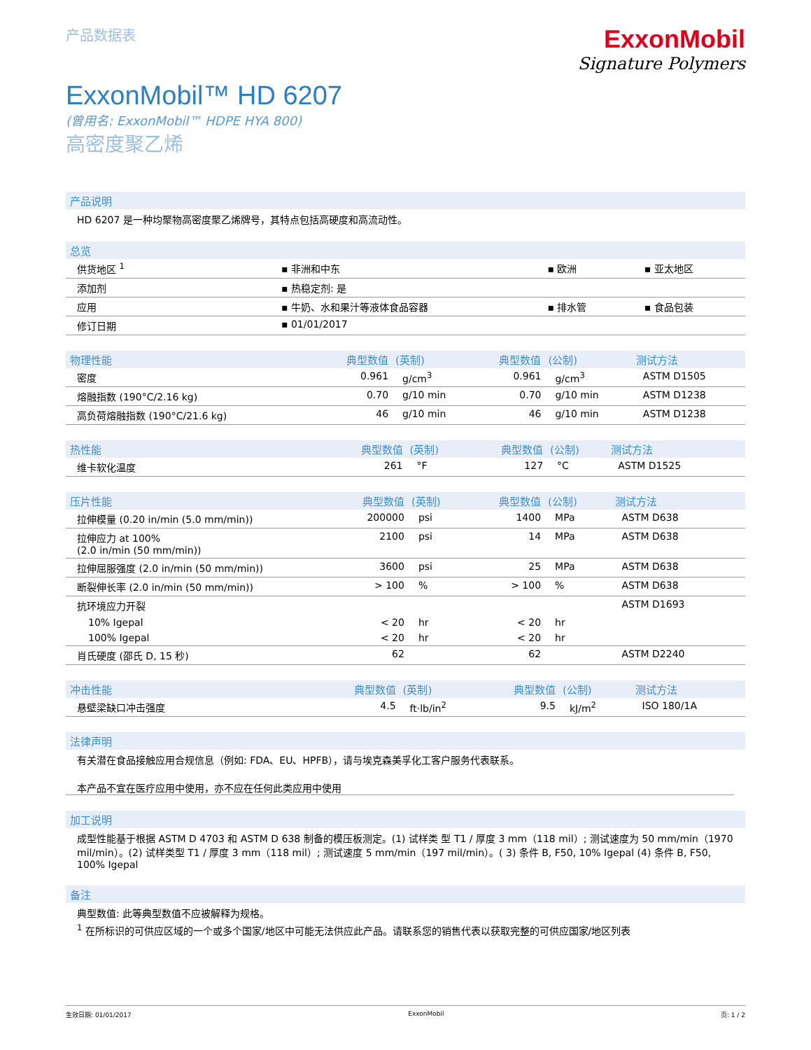产品数据表
ExxonMobil
Signature Polymers
ExxonMobil™ HD 6207
(曾用名: ExxonMobil™ HDPE HYA 800)
高密度聚乙烯
产品说明
HD 6207 是一种均聚物高密度聚乙烯牌号，其特点包括高硬度和高流动性。
总览
| 供货地区 <sup>1</sup> | ▪ 非洲和中东 | ▪ 欧洲 | ▪ 亚太地区 |
| 添加剂 | ▪ 热稳定剂: 是 | | |
| 应用 | ▪ 牛奶、水和果汁等液体食品容器 | ▪ 排水管 | ▪ 食品包装 |
| 修订日期 | ▪ 01/01/2017 | | |
| 物理性能 | 典型数值 | (英制) | 典型数值 | (公制) | 测试方法 |
| --- | --- | --- | --- | --- | --- |
| 密度 | 0.961 | g/cm<sup>3</sup> | 0.961 | g/cm<sup>3</sup> | ASTM D1505 |
| 熔融指数 (190°C/2.16 kg) | 0.70 | g/10 min | 0.70 | g/10 min | ASTM D1238 |
| 高负荷熔融指数 (190°C/21.6 kg) | 46 | g/10 min | 46 | g/10 min | ASTM D1238 |
| 热性能 | 典型数值 | (英制) | 典型数值 | (公制) | 测试方法 |
| --- | --- | --- | --- | --- | --- |
| 维卡软化温度 | 261 | °F | 127 | °C | ASTM D1525 |
| 压片性能 | 典型数值 | (英制) | 典型数值 | (公制) | 测试方法 |
| --- | --- | --- | --- | --- | --- |
| 拉伸模量 (0.20 in/min (5.0 mm/min)) | 200000 | psi | 1400 | MPa | ASTM D638 |
| 拉伸应力 at 100% (2.0 in/min (50 mm/min)) | 2100 | psi | 14 | MPa | ASTM D638 |
| 拉伸屈服强度 (2.0 in/min (50 mm/min)) | 3600 | psi | 25 | MPa | ASTM D638 |
| 断裂伸长率 (2.0 in/min (50 mm/min)) | > 100 | % | > 100 | % | ASTM D638 |
| 抗环境应力开裂 | | | | | ASTM D1693 |
| 10% Igepal | < 20 | hr | < 20 | hr | |
| 100% Igepal | < 20 | hr | < 20 | hr | |
| 肖氏硬度 (邵氏 D, 15 秒) | 62 | | 62 | | ASTM D2240 |
| 冲击性能 | 典型数值 | (英制) | 典型数值 | (公制) | 测试方法 |
| --- | --- | --- | --- | --- | --- |
| 悬壁梁缺口冲击强度 | 4.5 | ft·lb/in<sup>2</sup> | 9.5 | kJ/m<sup>2</sup> | ISO 180/1A |
法律声明
有关潜在食品接触应用合规信息（例如: FDA、EU、HPFB），请与埃克森美孚化工客户服务代表联系。
本产品不宜在医疗应用中使用，亦不应在任何此类应用中使用
加工说明
成型性能基于根据 ASTM D 4703 和 ASTM D 638 制备的模压板测定。(1) 试样类 型 T1 / 厚度 3 mm（118 mil）; 测试速度为 50 mm/min（1970 mil/min）。(2) 试样类型 T1 / 厚度 3 mm（118 mil）; 测试速度 5 mm/min（197 mil/min）。( 3) 条件 B, F50, 10% Igepal (4) 条件 B, F50, 100% Igepal
备注
典型数值: 此等典型数值不应被解释为规格。
<sup>1</sup> 在所标识的可供应区域的一个或多个国家/地区中可能无法供应此产品。请联系您的销售代表以获取完整的可供应国家/地区列表
生效日期: 01/01/2017 ExxonMobil 页: 1 / 2